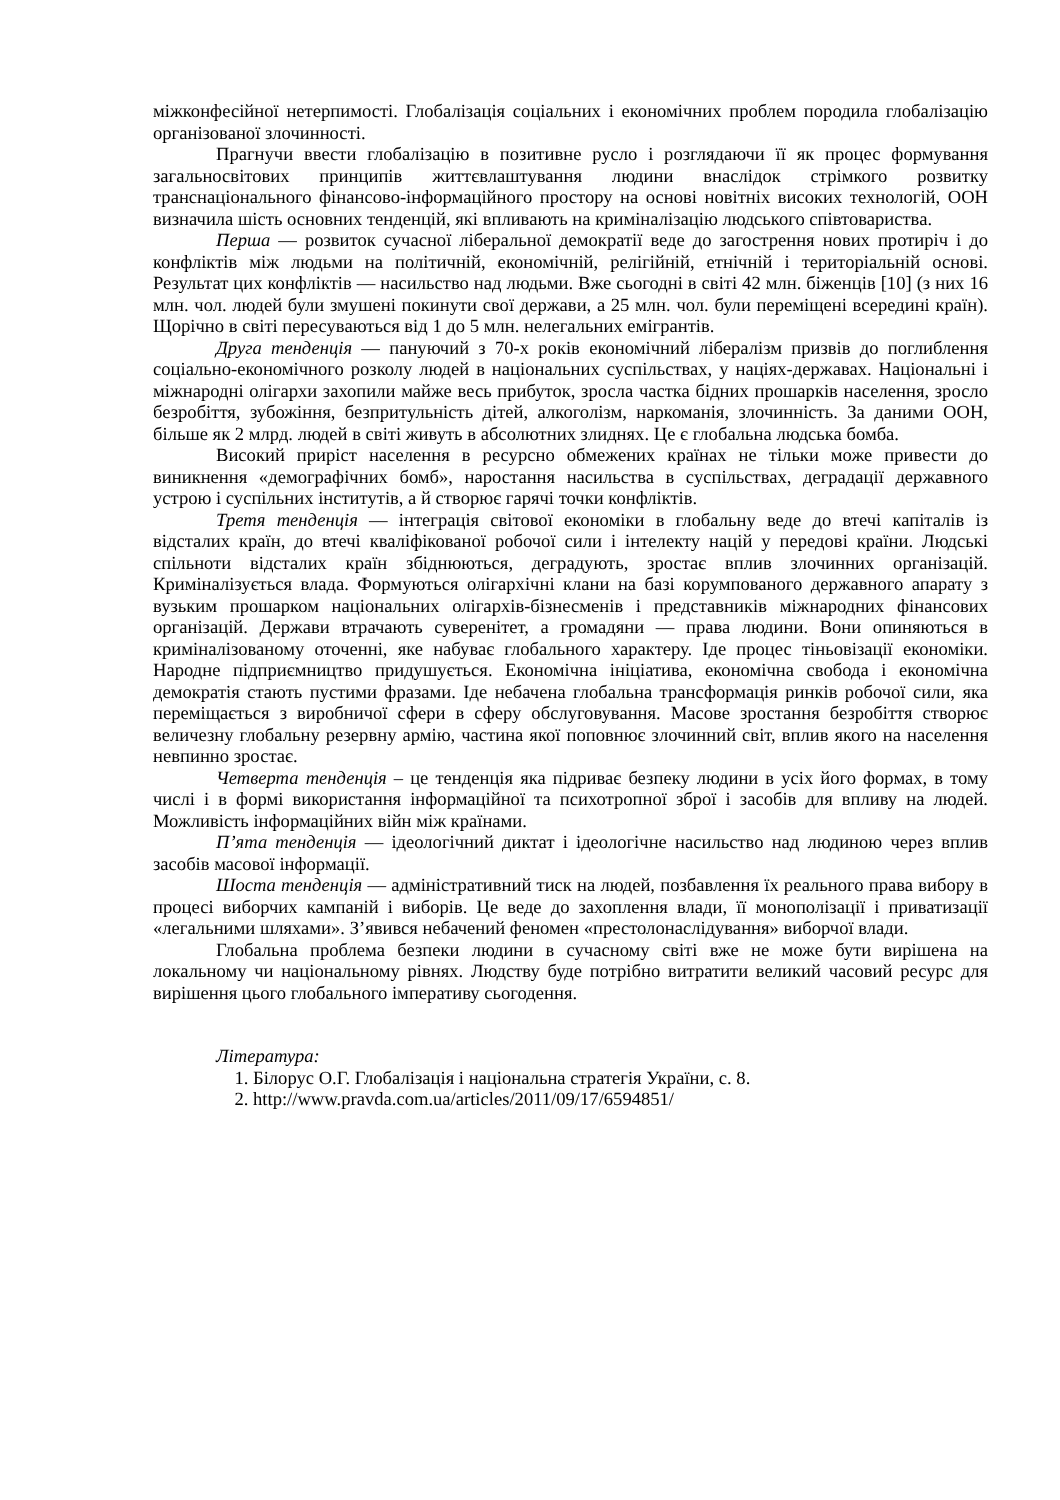міжконфесійної нетерпимості. Глобалізація соціальних і економічних проблем породила глобалізацію організованої злочинності.
Прагнучи ввести глобалізацію в позитивне русло і розглядаючи її як процес формування загальносвітових принципів життєвлаштування людини внаслідок стрімкого розвитку транснаціонального фінансово-інформаційного простору на основі новітніх високих технологій, ООН визначила шість основних тенденцій, які впливають на криміналізацію людського співтовариства.
Перша — розвиток сучасної ліберальної демократії веде до загострення нових протиріч і до конфліктів між людьми на політичній, економічній, релігійній, етнічній і територіальній основі. Результат цих конфліктів — насильство над людьми. Вже сьогодні в світі 42 млн. біженців [10] (з них 16 млн. чол. людей були змушені покинути свої держави, а 25 млн. чол. були переміщені всередині країн). Щорічно в світі пересуваються від 1 до 5 млн. нелегальних емігрантів.
Друга тенденція — пануючий з 70-х років економічний лібералізм призвів до поглиблення соціально-економічного розколу людей в національних суспільствах, у націях-державах. Національні і міжнародні олігархи захопили майже весь прибуток, зросла частка бідних прошарків населення, зросло безробіття, зубожіння, безпритульність дітей, алкоголізм, наркоманія, злочинність. За даними ООН, більше як 2 млрд. людей в світі живуть в абсолютних злиднях. Це є глобальна людська бомба.
Високий приріст населення в ресурсно обмежених країнах не тільки може привести до виникнення «демографічних бомб», наростання насильства в суспільствах, деградації державного устрою і суспільних інститутів, а й створює гарячі точки конфліктів.
Третя тенденція — інтеграція світової економіки в глобальну веде до втечі капіталів із відсталих країн, до втечі кваліфікованої робочої сили і інтелекту націй у передові країни. Людські спільноти відсталих країн збіднюються, деградують, зростає вплив злочинних організацій. Криміналізується влада. Формуються олігархічні клани на базі корумпованого державного апарату з вузьким прошарком національних олігархів-бізнесменів і представників міжнародних фінансових організацій. Держави втрачають суверенітет, а громадяни — права людини. Вони опиняються в криміналізованому оточенні, яке набуває глобального характеру. Іде процес тіньовізації економіки. Народне підприємництво придушується. Економічна ініціатива, економічна свобода і економічна демократія стають пустими фразами. Іде небачена глобальна трансформація ринків робочої сили, яка переміщається з виробничої сфери в сферу обслуговування. Масове зростання безробіття створює величезну глобальну резервну армію, частина якої поповнює злочинний світ, вплив якого на населення невпинно зростає.
Четверта тенденція – це тенденція яка підриває безпеку людини в усіх його формах, в тому числі і в формі використання інформаційної та психотропної зброї і засобів для впливу на людей. Можливість інформаційних війн між країнами.
П’ята тенденція — ідеологічний диктат і ідеологічне насильство над людиною через вплив засобів масової інформації.
Шоста тенденція — адміністративний тиск на людей, позбавлення їх реального права вибору в процесі виборчих кампаній і виборів. Це веде до захоплення влади, її монополізації і приватизації «легальними шляхами». З’явився небачений феномен «престолонаслідування» виборчої влади.
Глобальна проблема безпеки людини в сучасному світі вже не може бути вирішена на локальному чи національному рівнях. Людству буде потрібно витратити великий часовий ресурс для вирішення цього глобального імперативу сьогодення.
Література:
1. Білорус О.Г. Глобалізація і національна стратегія України, с. 8.
2. http://www.pravda.com.ua/articles/2011/09/17/6594851/